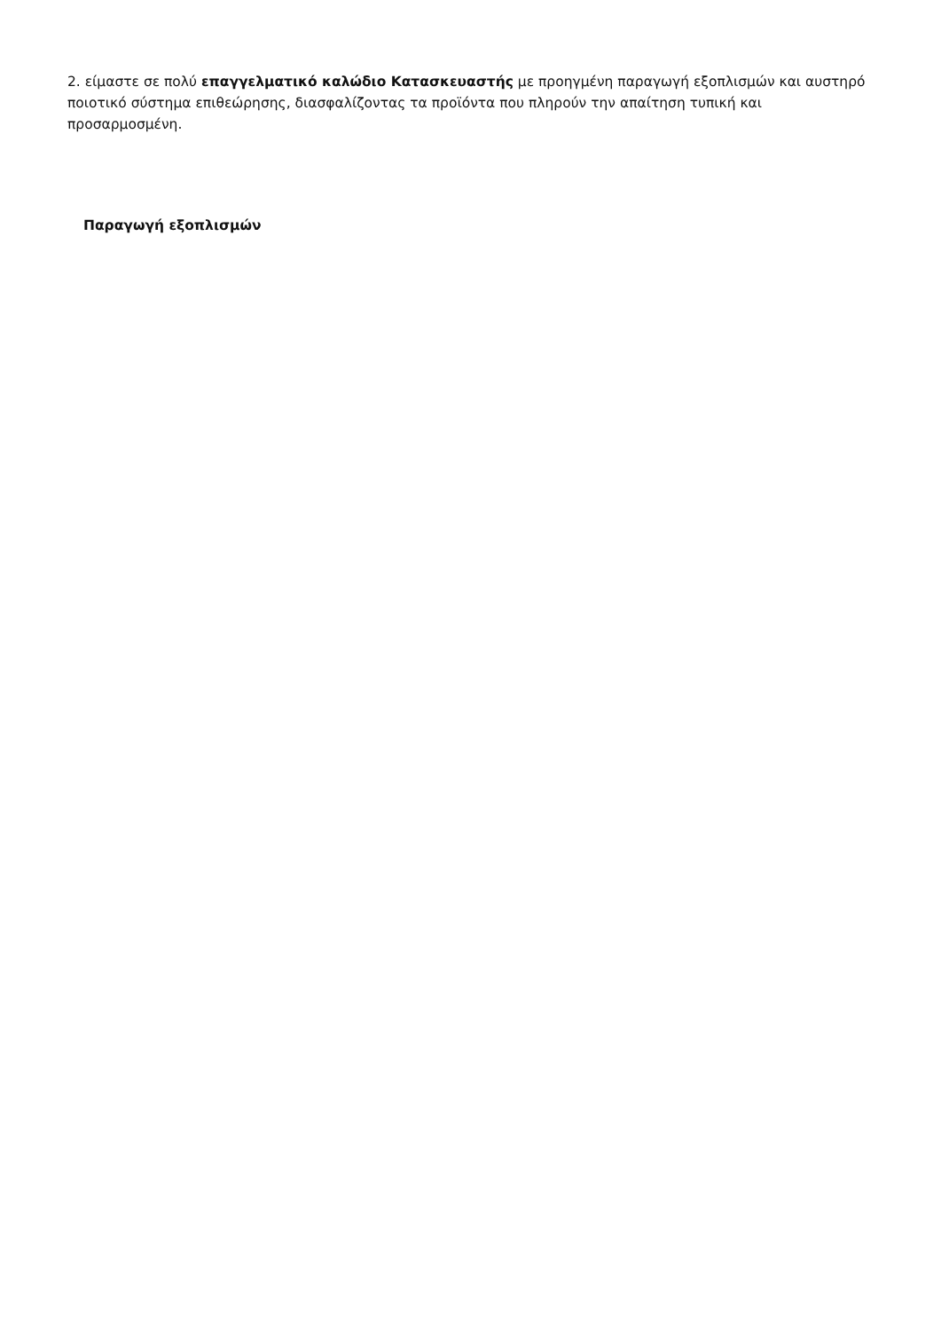2. είμαστε σε πολύ επαγγελματικό καλώδιο Κατασκευαστής με προηγμένη παραγωγή εξοπλισμών και αυστηρό ποιοτικό σύστημα επιθεώρησης, διασφαλίζοντας τα προϊόντα που πληρούν την απαίτηση τυπική και προσαρμοσμένη.
Παραγωγή εξοπλισμών